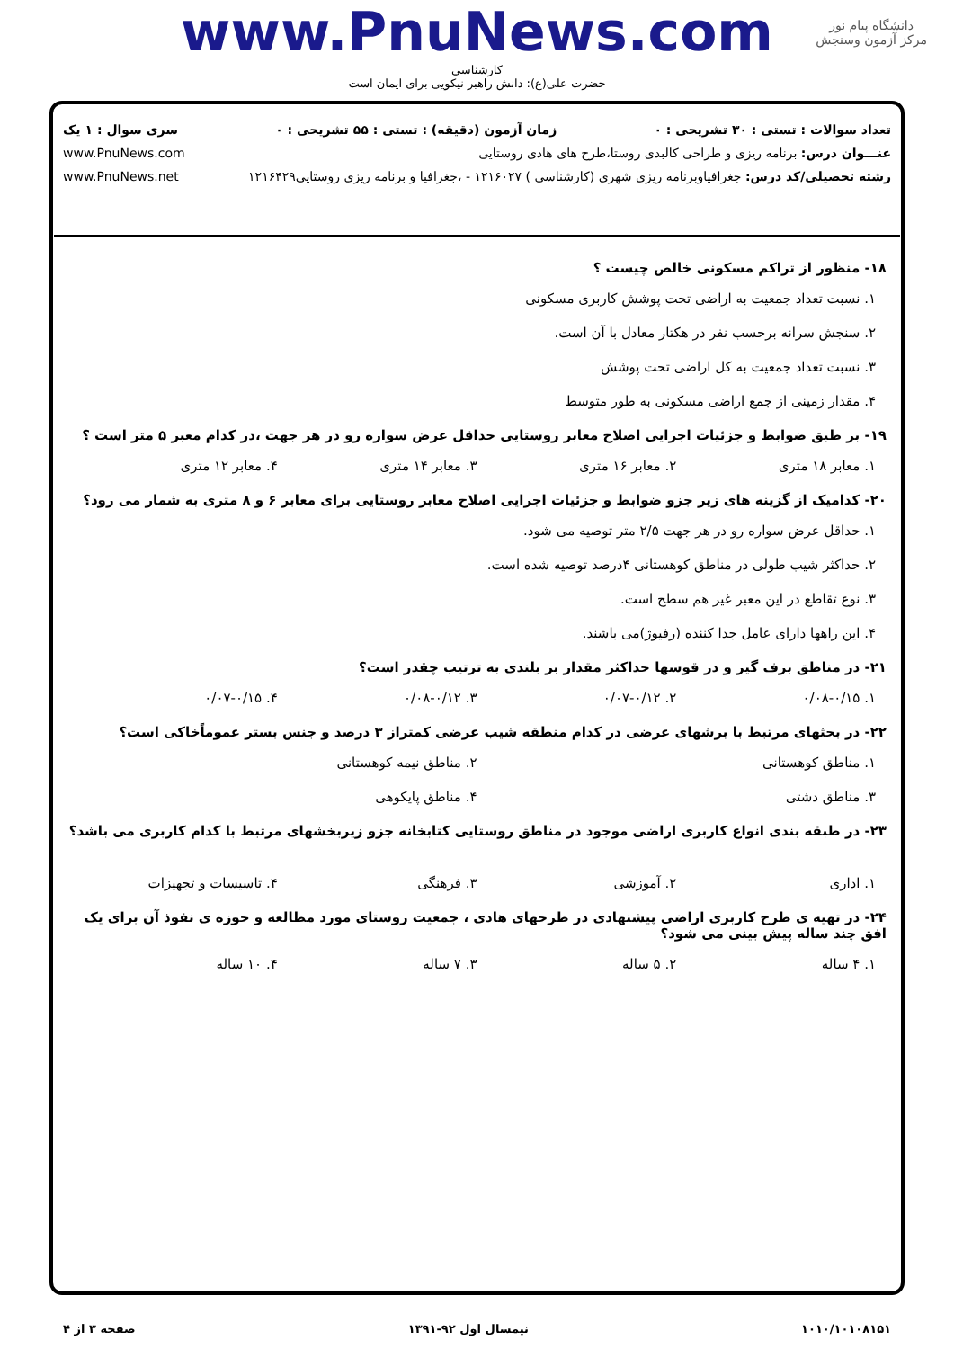www.PnuNews.com
کارشناسی
حضرت علی(ع): دانش راهبر نیکویی برای ایمان است
دانشگاه پیام نور
مرکز آزمون وسنجش
تعداد سوالات : تستی : ۳۰ تشریحی : ۰ زمان آزمون (دقیقه) : تستی : ۵۵ تشریحی : ۰ سری سوال : ۱ یک
عنـــوان درس: برنامه ریزی و طراحی کالبدی روستا،طرح های هادی روستایی www.PnuNews.com
رشته تحصیلی/کد درس: جغرافیاوبرنامه ریزی شهری (کارشناسی ) ۱۲۱۶۰۲۷ - ،جغرافیا و برنامه ریزی روستایی۱۲۱۶۴۲۹ www.PnuNews.net
۱۸- منظور از تراکم مسکونی خالص چیست ؟
۱. نسبت تعداد جمعیت به اراضی تحت پوشش کاربری مسکونی
۲. سنجش سرانه برحسب نفر در هکتار معادل با آن است.
۳. نسبت تعداد جمعیت به کل اراضی تحت پوشش
۴. مقدار زمینی از جمع اراضی مسکونی به طور متوسط
۱۹- بر طبق ضوابط و جزئیات اجرایی اصلاح معابر روستایی حداقل عرض سواره رو در هر جهت ،در کدام معبر ۵ متر است ؟
۱. معابر ۱۸ متری ۲. معابر ۱۶ متری ۳. معابر ۱۴ متری ۴. معابر ۱۲ متری
۲۰- کدامیک از گزینه های زیر جزو ضوابط و جزئیات اجرایی اصلاح معابر روستایی برای معابر ۶ و ۸ متری به شمار می رود؟
۱. حداقل عرض سواره رو در هر جهت ۲/۵ متر توصیه می شود.
۲. حداکثر شیب طولی در مناطق کوهستانی ۴درصد توصیه شده است.
۳. نوع تقاطع در این معبر غیر هم سطح است.
۴. این راهها دارای عامل جدا کننده (رفیوژ)می باشند.
۲۱- در مناطق برف گیر و در قوسها حداکثر مقدار بر بلندی به ترتیب چقدر است؟
۱. ۰/۰۸-۰/۱۵ ۲. ۰/۰۷-۰/۱۲ ۳. ۰/۰۸-۰/۱۲ ۴. ۰/۰۷-۰/۱۵
۲۲- در بحثهای مرتبط با برشهای عرضی در کدام منطقه شیب عرضی کمتراز ۳ درصد و جنس بستر عموماًخاکی است؟
۱. مناطق کوهستانی ۲. مناطق نیمه کوهستانی
۳. مناطق دشتی ۴. مناطق پایکوهی
۲۳- در طبقه بندی انواع کاربری اراضی موجود در مناطق روستایی کتابخانه جزو زیربخشهای مرتبط با کدام کاربری می باشد؟
۱. اداری ۲. آموزشی ۳. فرهنگی ۴. تاسیسات و تجهیزات
۲۴- در تهیه ی طرح کاربری اراضی پیشنهادی در طرحهای هادی ، جمعیت روستای مورد مطالعه و حوزه ی نفوذ آن برای یک افق چند ساله پیش بینی می شود؟
۱. ۴ ساله ۲. ۵ ساله ۳. ۷ ساله ۴. ۱۰ ساله
۱۰۱۰/۱۰۱۰۸۱۵۱ نیمسال اول ۹۲-۱۳۹۱ صفحه ۳ از ۴